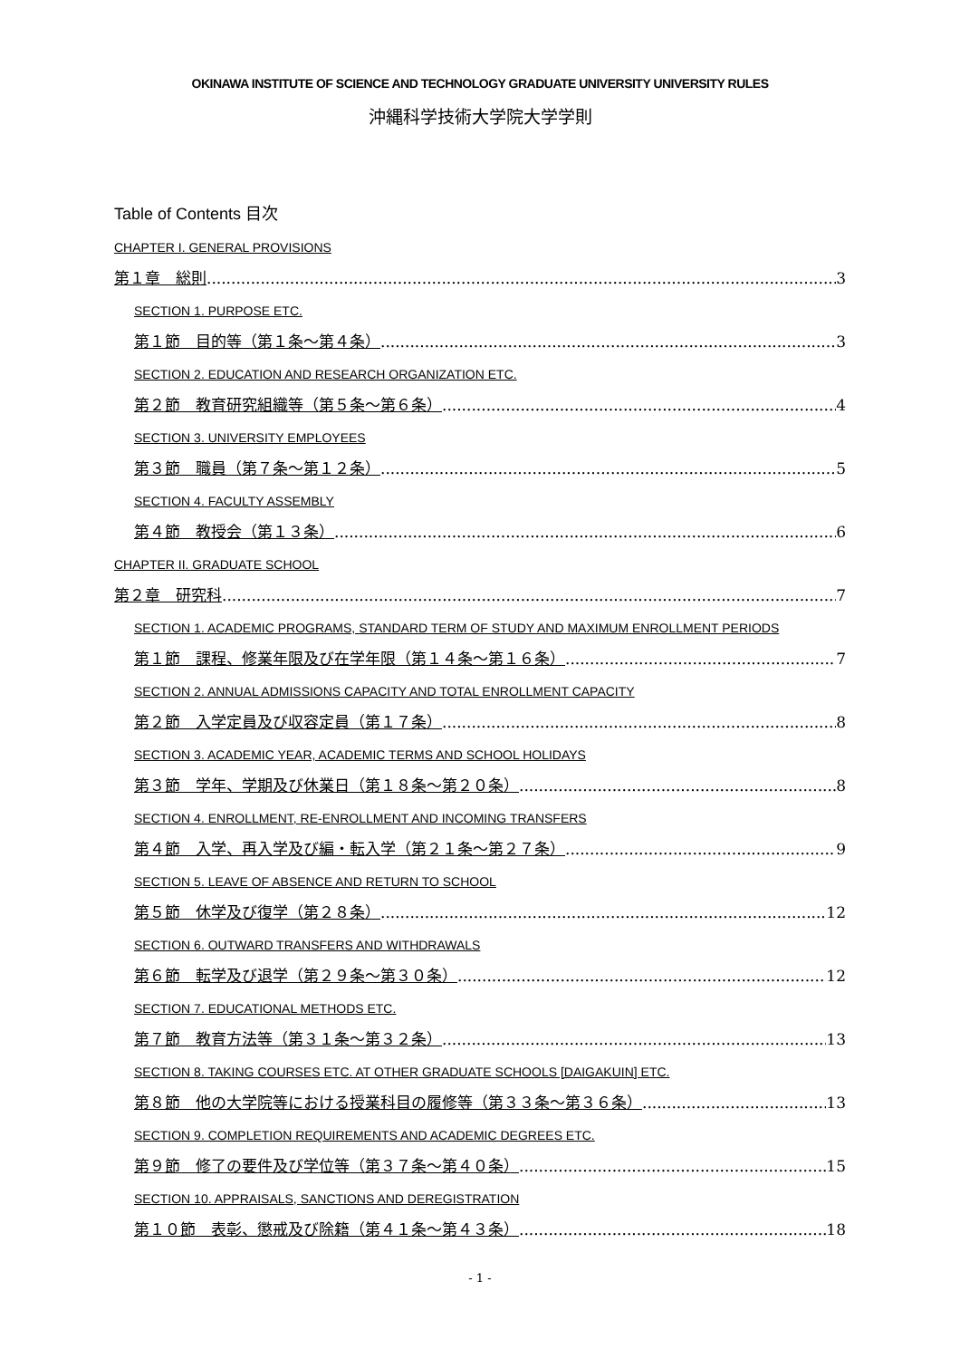OKINAWA INSTITUTE OF SCIENCE AND TECHNOLOGY GRADUATE UNIVERSITY UNIVERSITY RULES
沖縄科学技術大学院大学学則
Table of Contents 目次
CHAPTER I. GENERAL PROVISIONS
第１章　総則 3
SECTION 1. PURPOSE ETC.
第１節　目的等（第１条～第４条） 3
SECTION 2. EDUCATION AND RESEARCH ORGANIZATION ETC.
第２節　教育研究組織等（第５条～第６条） 4
SECTION 3. UNIVERSITY EMPLOYEES
第３節　職員（第７条～第１２条） 5
SECTION 4. FACULTY ASSEMBLY
第４節　教授会（第１３条） 6
CHAPTER II. GRADUATE SCHOOL
第２章　研究科 7
SECTION 1. ACADEMIC PROGRAMS, STANDARD TERM OF STUDY AND MAXIMUM ENROLLMENT PERIODS
第１節　課程、修業年限及び在学年限（第１４条～第１６条） 7
SECTION 2. ANNUAL ADMISSIONS CAPACITY AND TOTAL ENROLLMENT CAPACITY
第２節　入学定員及び収容定員（第１７条） 8
SECTION 3. ACADEMIC YEAR, ACADEMIC TERMS AND SCHOOL HOLIDAYS
第３節　学年、学期及び休業日（第１８条～第２０条） 8
SECTION 4. ENROLLMENT, RE-ENROLLMENT AND INCOMING TRANSFERS
第４節　入学、再入学及び編・転入学（第２１条～第２７条） 9
SECTION 5. LEAVE OF ABSENCE AND RETURN TO SCHOOL
第５節　休学及び復学（第２８条） 12
SECTION 6. OUTWARD TRANSFERS AND WITHDRAWALS
第６節　転学及び退学（第２９条～第３０条） 12
SECTION 7. EDUCATIONAL METHODS ETC.
第７節　教育方法等（第３１条～第３２条） 13
SECTION 8. TAKING COURSES ETC. AT OTHER GRADUATE SCHOOLS [DAIGAKUIN] ETC.
第８節　他の大学院等における授業科目の履修等（第３３条～第３６条） 13
SECTION 9. COMPLETION REQUIREMENTS AND ACADEMIC DEGREES ETC.
第９節　修了の要件及び学位等（第３７条～第４０条） 15
SECTION 10. APPRAISALS, SANCTIONS AND DEREGISTRATION
第１０節　表彰、懲戒及び除籍（第４１条～第４３条） 18
- 1 -